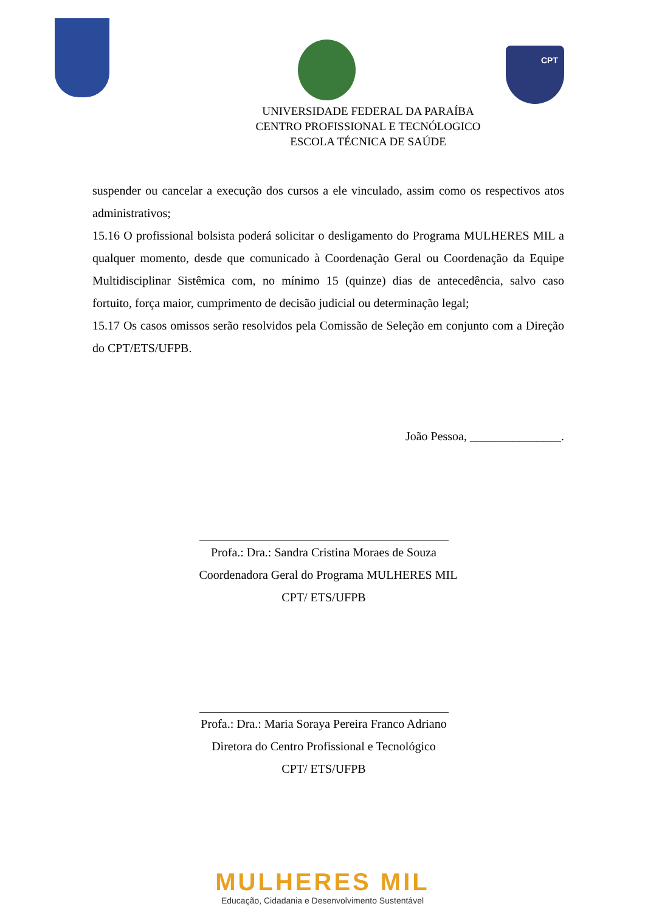CPT
UNIVERSIDADE FEDERAL DA PARAÍBA
CENTRO PROFISSIONAL E TECNÓLOGICO
ESCOLA TÉCNICA DE SAÚDE
suspender ou cancelar a execução dos cursos a ele vinculado, assim como os respectivos atos administrativos;
15.16 O profissional bolsista poderá solicitar o desligamento do Programa MULHERES MIL a qualquer momento, desde que comunicado à Coordenação Geral ou Coordenação da Equipe Multidisciplinar Sistêmica com, no mínimo 15 (quinze) dias de antecedência, salvo caso fortuito, força maior, cumprimento de decisão judicial ou determinação legal;
15.17 Os casos omissos serão resolvidos pela Comissão de Seleção em conjunto com a Direção do CPT/ETS/UFPB.
João Pessoa, _______________.
Profa.: Dra.: Sandra Cristina Moraes de Souza
Coordenadora Geral do Programa MULHERES MIL
CPT/ ETS/UFPB
Profa.: Dra.: Maria Soraya Pereira Franco Adriano
Diretora do Centro Profissional e Tecnológico
CPT/ ETS/UFPB
MULHERES MIL
Educação, Cidadania e Desenvolvimento Sustentável